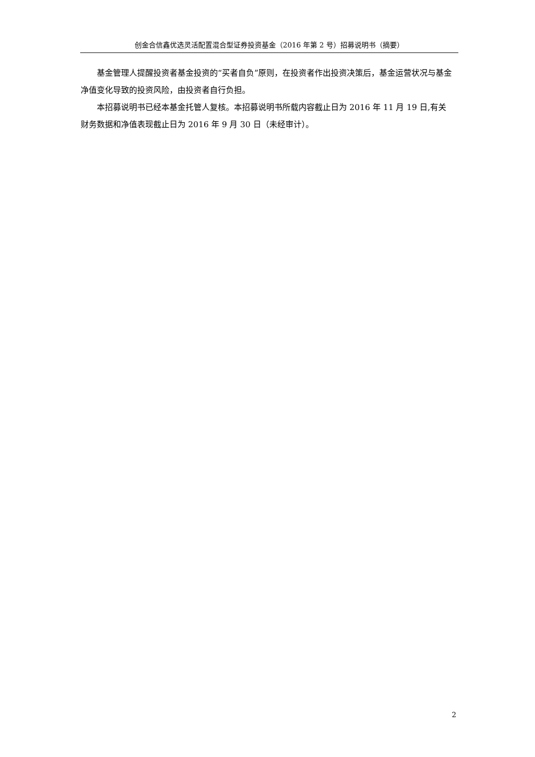创金合信鑫优选灵活配置混合型证券投资基金（2016 年第 2 号）招募说明书（摘要）
基金管理人提醒投资者基金投资的“买者自负”原则，在投资者作出投资决策后，基金运营状况与基金净值变化导致的投资风险，由投资者自行负担。
本招募说明书已经本基金托管人复核。本招募说明书所载内容截止日为 2016 年 11 月 19 日,有关财务数据和净值表现截止日为 2016 年 9 月 30 日（未经审计）。
2